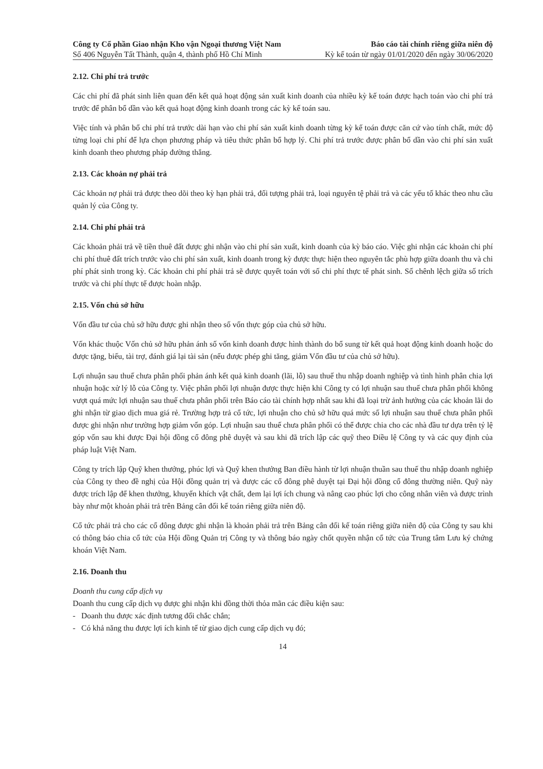Công ty Cổ phần Giao nhận Kho vận Ngoại thương Việt Nam Báo cáo tài chính riêng giữa niên độ
Số 406 Nguyễn Tất Thành, quận 4, thành phố Hồ Chí Minh Kỳ kế toán từ ngày 01/01/2020 đến ngày 30/06/2020
2.12. Chi phí trả trước
Các chi phí đã phát sinh liên quan đến kết quả hoạt động sản xuất kinh doanh của nhiều kỳ kế toán được hạch toán vào chi phí trả trước để phân bổ dần vào kết quả hoạt động kinh doanh trong các kỳ kế toán sau.
Việc tính và phân bổ chi phí trả trước dài hạn vào chi phí sản xuất kinh doanh từng kỳ kế toán được căn cứ vào tính chất, mức độ từng loại chi phí để lựa chọn phương pháp và tiêu thức phân bổ hợp lý. Chi phí trả trước được phân bổ dần vào chi phí sản xuất kinh doanh theo phương pháp đường thẳng.
2.13. Các khoản nợ phải trả
Các khoản nợ phải trả được theo dõi theo kỳ hạn phải trả, đối tượng phải trả, loại nguyên tệ phải trả và các yếu tố khác theo nhu cầu quản lý của Công ty.
2.14. Chi phí phải trả
Các khoản phải trả về tiền thuê đất được ghi nhận vào chi phí sản xuất, kinh doanh của kỳ báo cáo. Việc ghi nhận các khoản chi phí chi phí thuê đất trích trước vào chi phí sản xuất, kinh doanh trong kỳ được thực hiện theo nguyên tắc phù hợp giữa doanh thu và chi phí phát sinh trong kỳ. Các khoản chi phí phải trả sẽ được quyết toán với số chi phí thực tế phát sinh. Số chênh lệch giữa số trích trước và chi phí thực tế được hoàn nhập.
2.15. Vốn chủ sở hữu
Vốn đầu tư của chủ sở hữu được ghi nhận theo số vốn thực góp của chủ sở hữu.
Vốn khác thuộc Vốn chủ sở hữu phản ánh số vốn kinh doanh được hình thành do bổ sung từ kết quả hoạt động kinh doanh hoặc do được tặng, biếu, tài trợ, đánh giá lại tài sản (nếu được phép ghi tăng, giảm Vốn đầu tư của chủ sở hữu).
Lợi nhuận sau thuế chưa phân phối phản ánh kết quả kinh doanh (lãi, lỗ) sau thuế thu nhập doanh nghiệp và tình hình phân chia lợi nhuận hoặc xử lý lỗ của Công ty. Việc phân phối lợi nhuận được thực hiện khi Công ty có lợi nhuận sau thuế chưa phân phối không vượt quá mức lợi nhuận sau thuế chưa phân phối trên Báo cáo tài chính hợp nhất sau khi đã loại trừ ảnh hưởng của các khoản lãi do ghi nhận từ giao dịch mua giá rẻ. Trường hợp trả cổ tức, lợi nhuận cho chủ sở hữu quá mức số lợi nhuận sau thuế chưa phân phối được ghi nhận như trường hợp giảm vốn góp. Lợi nhuận sau thuế chưa phân phối có thể được chia cho các nhà đầu tư dựa trên tỷ lệ góp vốn sau khi được Đại hội đồng cổ đông phê duyệt và sau khi đã trích lập các quỹ theo Điều lệ Công ty và các quy định của pháp luật Việt Nam.
Công ty trích lập Quỹ khen thưởng, phúc lợi và Quỹ khen thưởng Ban điều hành từ lợi nhuận thuần sau thuế thu nhập doanh nghiệp của Công ty theo đề nghị của Hội đồng quản trị và được các cổ đông phê duyệt tại Đại hội đồng cổ đông thường niên. Quỹ này được trích lập để khen thưởng, khuyến khích vật chất, đem lại lợi ích chung và nâng cao phúc lợi cho công nhân viên và được trình bày như một khoản phải trả trên Bảng cân đối kế toán riêng giữa niên độ.
Cổ tức phải trả cho các cổ đông được ghi nhận là khoản phải trả trên Bảng cân đối kế toán riêng giữa niên độ của Công ty sau khi có thông báo chia cổ tức của Hội đồng Quản trị Công ty và thông báo ngày chốt quyền nhận cổ tức của Trung tâm Lưu ký chứng khoán Việt Nam.
2.16. Doanh thu
Doanh thu cung cấp dịch vụ
Doanh thu cung cấp dịch vụ được ghi nhận khi đồng thời thỏa mãn các điều kiện sau:
- Doanh thu được xác định tương đối chắc chắn;
- Có khả năng thu được lợi ích kinh tế từ giao dịch cung cấp dịch vụ đó;
14